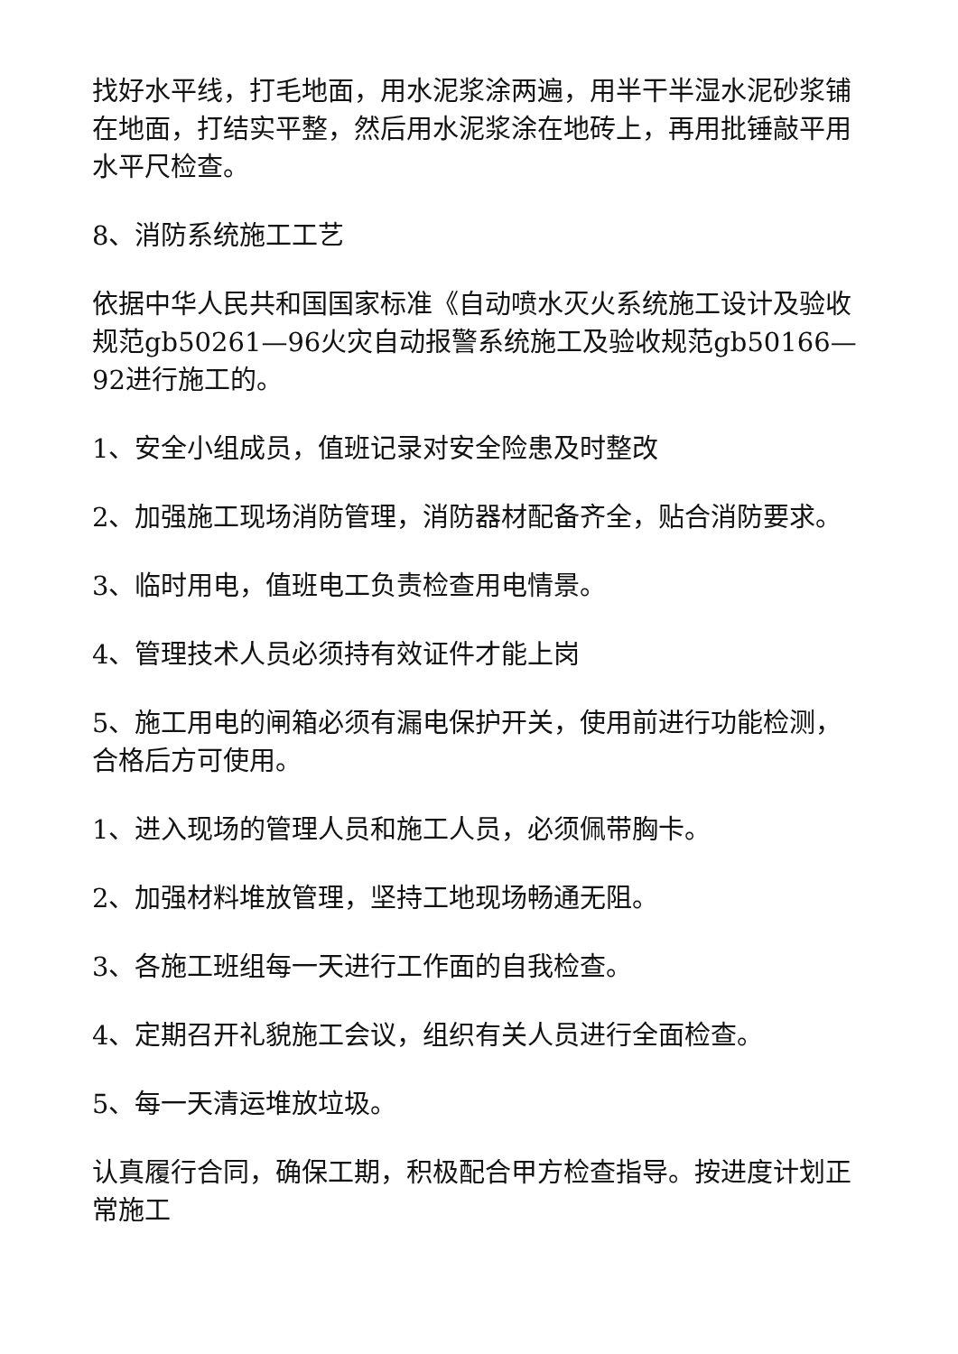找好水平线，打毛地面，用水泥浆涂两遍，用半干半湿水泥砂浆铺在地面，打结实平整，然后用水泥浆涂在地砖上，再用批锤敲平用水平尺检查。
8、消防系统施工工艺
依据中华人民共和国国家标准《自动喷水灭火系统施工设计及验收规范gb50261—96火灾自动报警系统施工及验收规范gb50166—92进行施工的。
1、安全小组成员，值班记录对安全险患及时整改
2、加强施工现场消防管理，消防器材配备齐全，贴合消防要求。
3、临时用电，值班电工负责检查用电情景。
4、管理技术人员必须持有效证件才能上岗
5、施工用电的闸箱必须有漏电保护开关，使用前进行功能检测，合格后方可使用。
1、进入现场的管理人员和施工人员，必须佩带胸卡。
2、加强材料堆放管理，坚持工地现场畅通无阻。
3、各施工班组每一天进行工作面的自我检查。
4、定期召开礼貌施工会议，组织有关人员进行全面检查。
5、每一天清运堆放垃圾。
认真履行合同，确保工期，积极配合甲方检查指导。按进度计划正常施工